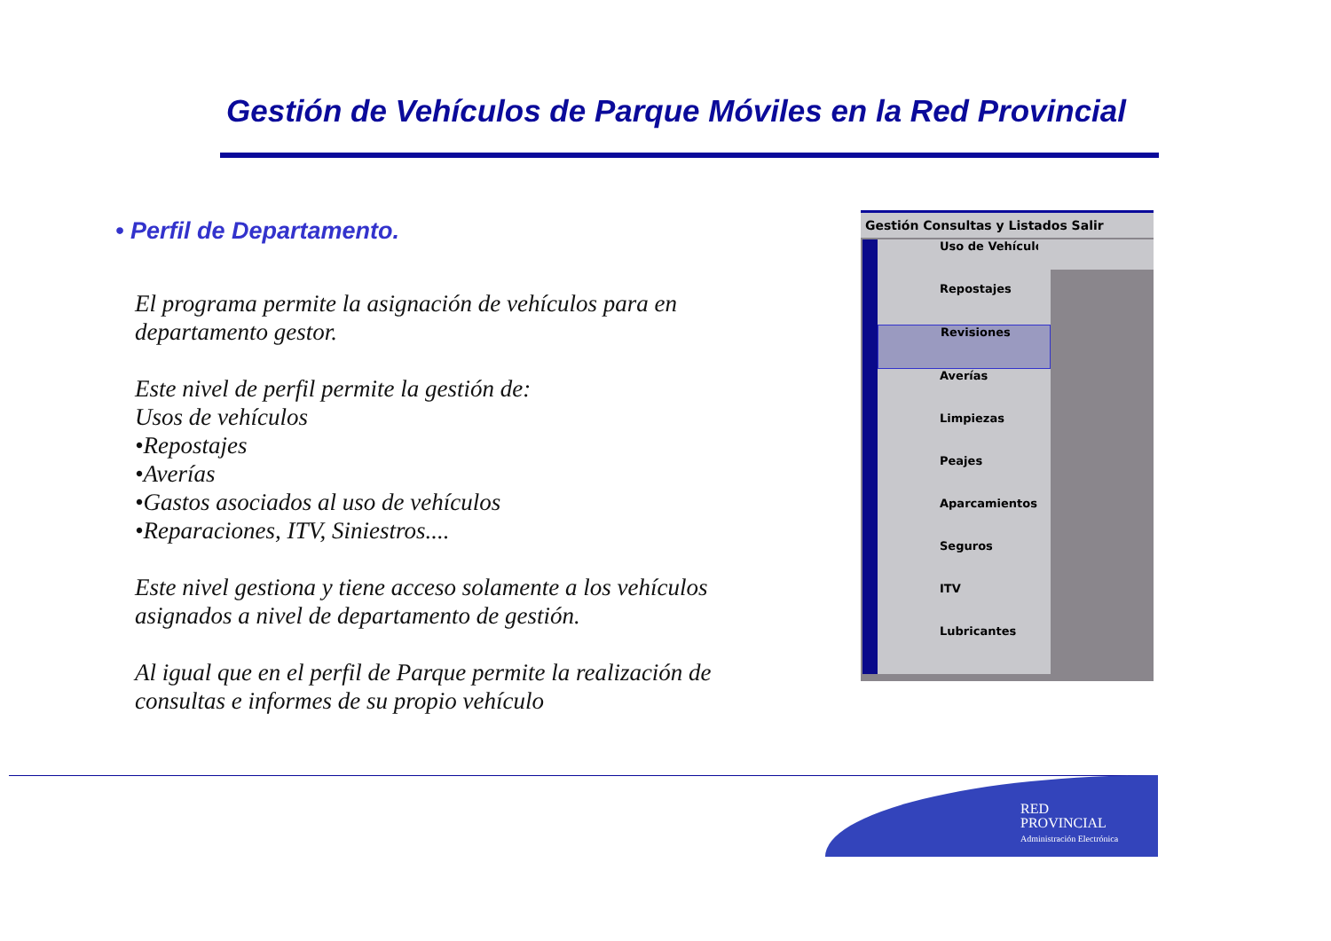Gestión de Vehículos de Parque Móviles en la Red Provincial
• Perfil de Departamento.
El programa permite la asignación de vehículos para en departamento gestor.
Este nivel de perfil permite la gestión de:
Usos de vehículos
•Repostajes
•Averías
•Gastos asociados al uso de vehículos
•Reparaciones, ITV, Siniestros....
Este nivel gestiona y tiene acceso solamente a los vehículos asignados a nivel de departamento de gestión.
Al igual que en el perfil de Parque permite la realización de consultas e informes de su propio vehículo
Gestión Consultas y Listados Salir
Uso de Vehículos
Repostajes
Revisiones
Averías
Limpiezas
Peajes
Aparcamientos
Seguros
ITV
Lubricantes
RED
PROVINCIAL
Administración Electrónica